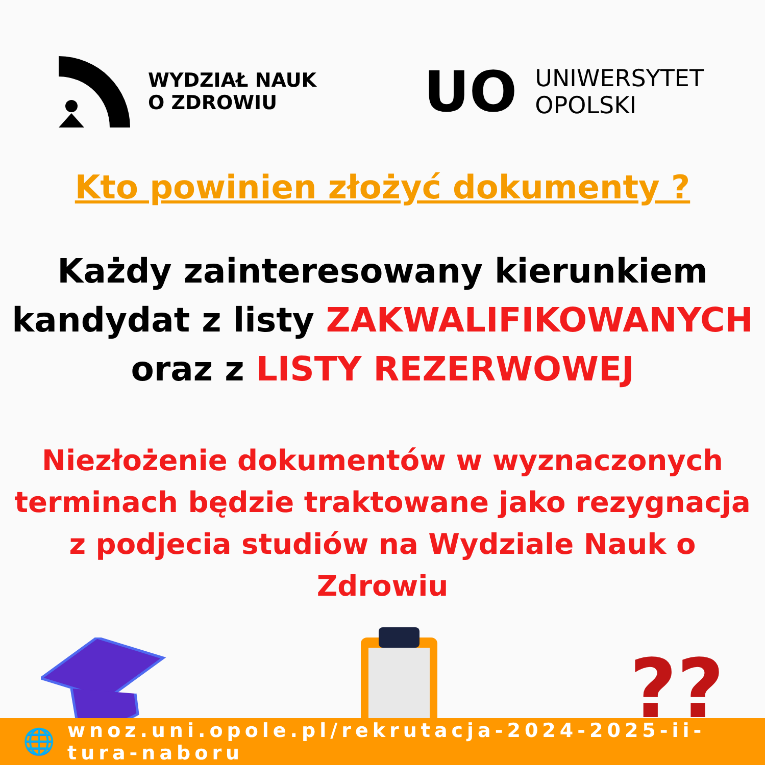WYDZIAŁ NAUK
O ZDROWIU
UO
UNIWERSYTET
OPOLSKI
Kto powinien złożyć dokumenty ?
Każdy zainteresowany kierunkiem
kandydat z listy ZAKWALIFIKOWANYCH
oraz z LISTY REZERWOWEJ
Niezłożenie dokumentów w wyznaczonych
terminach będzie traktowane jako rezygnacja
z podjecia studiów na Wydziale Nauk o Zdrowiu
??
🌐 wnoz.uni.opole.pl/rekrutacja-2024-2025-ii-tura-naboru